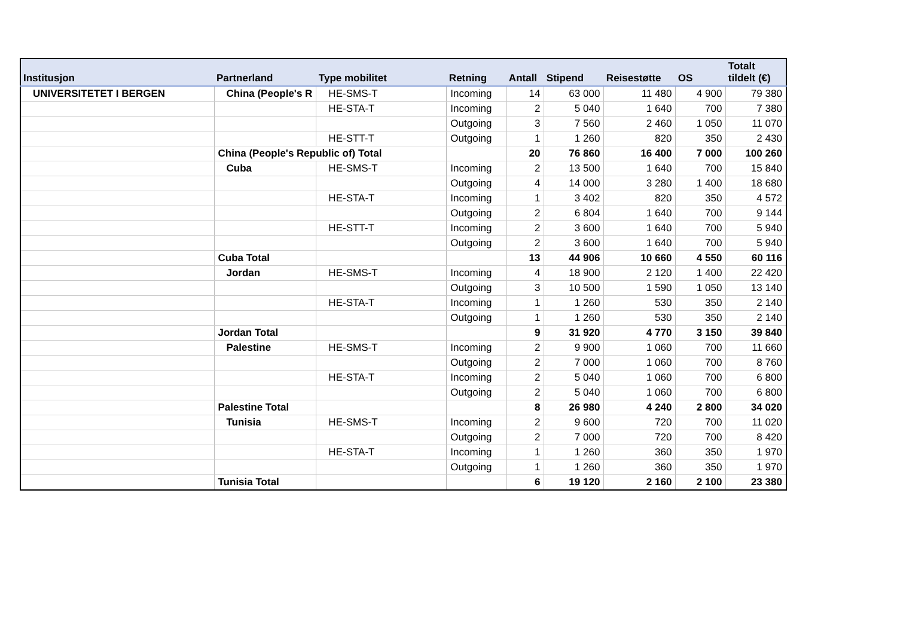| Institusjon | Partnerland | Type mobilitet | Retning | Antall | Stipend | Reisestøtte | OS | Totalt tildelt (€) |
| --- | --- | --- | --- | --- | --- | --- | --- | --- |
| UNIVERSITETET I BERGEN | China (People's R | HE-SMS-T | Incoming | 14 | 63 000 | 11 480 | 4 900 | 79 380 |
| | | HE-STA-T | Incoming | 2 | 5 040 | 1 640 | 700 | 7 380 |
| | | | Outgoing | 3 | 7 560 | 2 460 | 1 050 | 11 070 |
| | | HE-STT-T | Outgoing | 1 | 1 260 | 820 | 350 | 2 430 |
| | China (People's Republic of) Total | | | 20 | 76 860 | 16 400 | 7 000 | 100 260 |
| | Cuba | HE-SMS-T | Incoming | 2 | 13 500 | 1 640 | 700 | 15 840 |
| | | | Outgoing | 4 | 14 000 | 3 280 | 1 400 | 18 680 |
| | | HE-STA-T | Incoming | 1 | 3 402 | 820 | 350 | 4 572 |
| | | | Outgoing | 2 | 6 804 | 1 640 | 700 | 9 144 |
| | | HE-STT-T | Incoming | 2 | 3 600 | 1 640 | 700 | 5 940 |
| | | | Outgoing | 2 | 3 600 | 1 640 | 700 | 5 940 |
| | Cuba Total | | | 13 | 44 906 | 10 660 | 4 550 | 60 116 |
| | Jordan | HE-SMS-T | Incoming | 4 | 18 900 | 2 120 | 1 400 | 22 420 |
| | | | Outgoing | 3 | 10 500 | 1 590 | 1 050 | 13 140 |
| | | HE-STA-T | Incoming | 1 | 1 260 | 530 | 350 | 2 140 |
| | | | Outgoing | 1 | 1 260 | 530 | 350 | 2 140 |
| | Jordan Total | | | 9 | 31 920 | 4 770 | 3 150 | 39 840 |
| | Palestine | HE-SMS-T | Incoming | 2 | 9 900 | 1 060 | 700 | 11 660 |
| | | | Outgoing | 2 | 7 000 | 1 060 | 700 | 8 760 |
| | | HE-STA-T | Incoming | 2 | 5 040 | 1 060 | 700 | 6 800 |
| | | | Outgoing | 2 | 5 040 | 1 060 | 700 | 6 800 |
| | Palestine Total | | | 8 | 26 980 | 4 240 | 2 800 | 34 020 |
| | Tunisia | HE-SMS-T | Incoming | 2 | 9 600 | 720 | 700 | 11 020 |
| | | | Outgoing | 2 | 7 000 | 720 | 700 | 8 420 |
| | | HE-STA-T | Incoming | 1 | 1 260 | 360 | 350 | 1 970 |
| | | | Outgoing | 1 | 1 260 | 360 | 350 | 1 970 |
| | Tunisia Total | | | 6 | 19 120 | 2 160 | 2 100 | 23 380 |